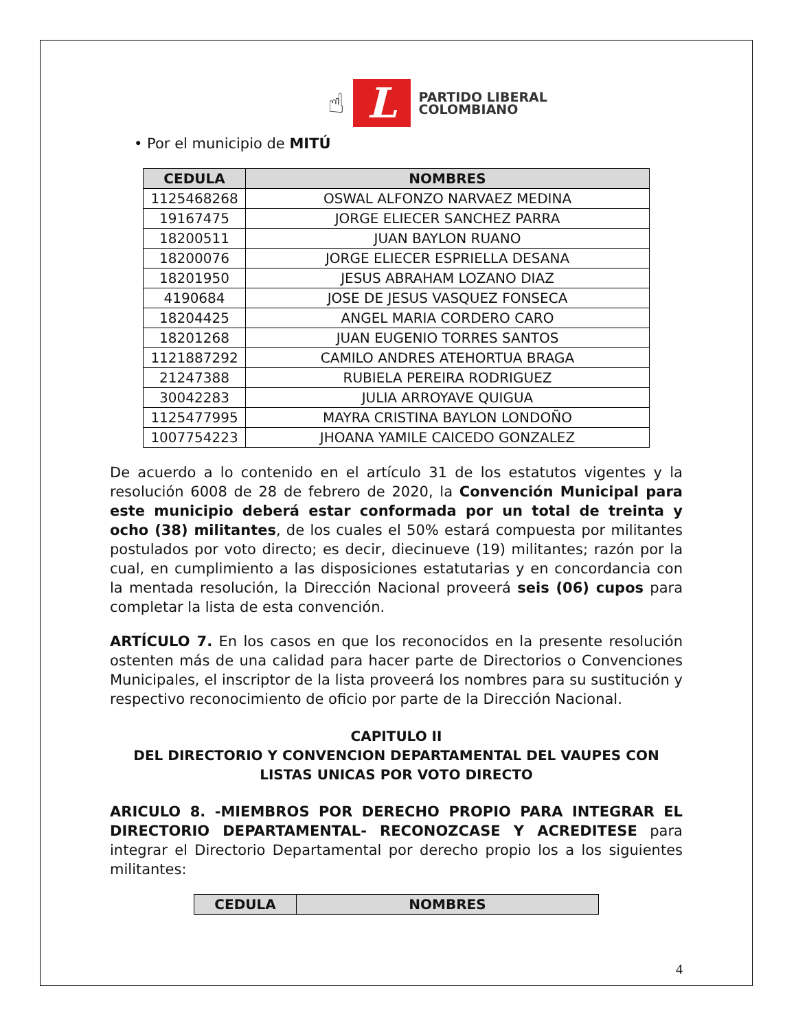☝
L
PARTIDO LIBERAL
COLOMBIANO
• Por el municipio de MITÚ
| CEDULA | NOMBRES |
| --- | --- |
| 1125468268 | OSWAL ALFONZO NARVAEZ MEDINA |
| 19167475 | JORGE ELIECER SANCHEZ PARRA |
| 18200511 | JUAN BAYLON RUANO |
| 18200076 | JORGE ELIECER ESPRIELLA DESANA |
| 18201950 | JESUS ABRAHAM LOZANO DIAZ |
| 4190684 | JOSE DE JESUS VASQUEZ FONSECA |
| 18204425 | ANGEL MARIA CORDERO CARO |
| 18201268 | JUAN EUGENIO TORRES SANTOS |
| 1121887292 | CAMILO ANDRES ATEHORTUA BRAGA |
| 21247388 | RUBIELA PEREIRA RODRIGUEZ |
| 30042283 | JULIA ARROYAVE QUIGUA |
| 1125477995 | MAYRA CRISTINA BAYLON LONDOÑO |
| 1007754223 | JHOANA YAMILE CAICEDO GONZALEZ |
De acuerdo a lo contenido en el artículo 31 de los estatutos vigentes y la resolución 6008 de 28 de febrero de 2020, la Convención Municipal para este municipio deberá estar conformada por un total de treinta y ocho (38) militantes, de los cuales el 50% estará compuesta por militantes postulados por voto directo; es decir, diecinueve (19) militantes; razón por la cual, en cumplimiento a las disposiciones estatutarias y en concordancia con la mentada resolución, la Dirección Nacional proveerá seis (06) cupos para completar la lista de esta convención.
ARTÍCULO 7. En los casos en que los reconocidos en la presente resolución ostenten más de una calidad para hacer parte de Directorios o Convenciones Municipales, el inscriptor de la lista proveerá los nombres para su sustitución y respectivo reconocimiento de oficio por parte de la Dirección Nacional.
CAPITULO II
DEL DIRECTORIO Y CONVENCION DEPARTAMENTAL DEL VAUPES CON LISTAS UNICAS POR VOTO DIRECTO
ARICULO 8. -MIEMBROS POR DERECHO PROPIO PARA INTEGRAR EL DIRECTORIO DEPARTAMENTAL- RECONOZCASE Y ACREDITESE para integrar el Directorio Departamental por derecho propio los a los siguientes militantes:
| CEDULA | NOMBRES |
| --- | --- |
4